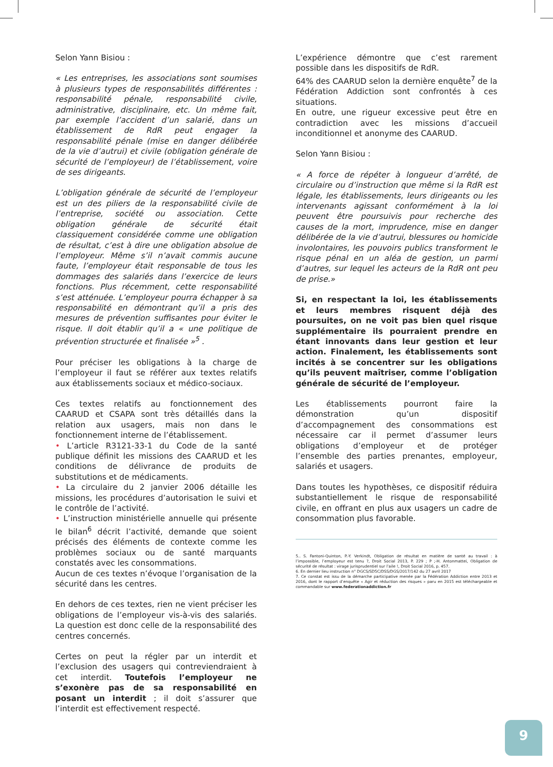Selon Yann Bisiou :
« Les entreprises, les associations sont soumises à plusieurs types de responsabilités différentes : responsabilité pénale, responsabilité civile, administrative, disciplinaire, etc. Un même fait, par exemple l’accident d’un salarié, dans un établissement de RdR peut engager la responsabilité pénale (mise en danger délibérée de la vie d’autrui) et civile (obligation générale de sécurité de l’employeur) de l’établissement, voire de ses dirigeants.
L’obligation générale de sécurité de l’employeur est un des piliers de la responsabilité civile de l’entreprise, société ou association. Cette obligation générale de sécurité était classiquement considérée comme une obligation de résultat, c’est à dire une obligation absolue de l’employeur. Même s’il n’avait commis aucune faute, l’employeur était responsable de tous les dommages des salariés dans l’exercice de leurs fonctions. Plus récemment, cette responsabilité s’est atténuée. L’employeur pourra échapper à sa responsabilité en démontrant qu’il a pris des mesures de prévention suffisantes pour éviter le risque. Il doit établir qu’il a « une politique de prévention structurée et finalisée »<sup>5</sup> .
Pour préciser les obligations à la charge de l’employeur il faut se référer aux textes relatifs aux établissements sociaux et médico-sociaux.
Ces textes relatifs au fonctionnement des CAARUD et CSAPA sont très détaillés dans la relation aux usagers, mais non dans le fonctionnement interne de l’établissement.
• L’article R3121-33-1 du Code de la santé publique définit les missions des CAARUD et les conditions de délivrance de produits de substitutions et de médicaments.
• La circulaire du 2 janvier 2006 détaille les missions, les procédures d’autorisation le suivi et le contrôle de l’activité.
• L’instruction ministérielle annuelle qui présente le bilan<sup>6</sup> décrit l’activité, demande que soient précisés des éléments de contexte comme les problèmes sociaux ou de santé marquants constatés avec les consommations.
Aucun de ces textes n’évoque l’organisation de la sécurité dans les centres.
En dehors de ces textes, rien ne vient préciser les obligations de l’employeur vis-à-vis des salariés. La question est donc celle de la responsabilité des centres concernés.
Certes on peut la régler par un interdit et l’exclusion des usagers qui contreviendraient à cet interdit. Toutefois l’employeur ne s’exonère pas de sa responsabilité en posant un interdit ; il doit s’assurer que l’interdit est effectivement respecté.
L’expérience démontre que c’est rarement possible dans les dispositifs de RdR.
64% des CAARUD selon la dernière enquête<sup>7</sup> de la Fédération Addiction sont confrontés à ces situations.
En outre, une rigueur excessive peut être en contradiction avec les missions d’accueil inconditionnel et anonyme des CAARUD.
Selon Yann Bisiou :
« A force de répéter à longueur d’arrêté, de circulaire ou d’instruction que même si la RdR est légale, les établissements, leurs dirigeants ou les intervenants agissant conformément à la loi peuvent être poursuivis pour recherche des causes de la mort, imprudence, mise en danger délibérée de la vie d’autrui, blessures ou homicide involontaires, les pouvoirs publics transforment le risque pénal en un aléa de gestion, un parmi d’autres, sur lequel les acteurs de la RdR ont peu de prise.»
Si, en respectant la loi, les établissements et leurs membres risquent déjà des poursuites, on ne voit pas bien quel risque supplémentaire ils pourraient prendre en étant innovants dans leur gestion et leur action. Finalement, les établissements sont incités à se concentrer sur les obligations qu’ils peuvent maîtriser, comme l’obligation générale de sécurité de l’employeur.
Les établissements pourront faire la démonstration qu’un dispositif d’accompagnement des consommations est nécessaire car il permet d’assumer leurs obligations d’employeur et de protéger l’ensemble des parties prenantes, employeur, salariés et usagers.
Dans toutes les hypothèses, ce dispositif réduira substantiellement le risque de responsabilité civile, en offrant en plus aux usagers un cadre de consommation plus favorable.
5.. S. Fantoni-Quinton, P.-Y. Verkindt, Obligation de résultat en matière de santé au travail : à l’impossible, l’employeur est tenu ?, Droit Social 2013, P. 229 ; P ;-H. Antonmattei, Obligation de sécurité de résultat : virage jurisprudentiel sur l’aile !, Droit Social 2016, p. 457.
6. En dernier lieu instruction n° DGCS/SD5C/DSS/DGS/2017/142 du 27 avril 2017
7. Ce constat est issu de la démarche participative menée par la Fédération Addiction entre 2013 et 2016, dont le rapport d’enquête « Agir et réduction des risques » paru en 2015 est téléchargeable et commandable sur www.federationaddiction.fr
9